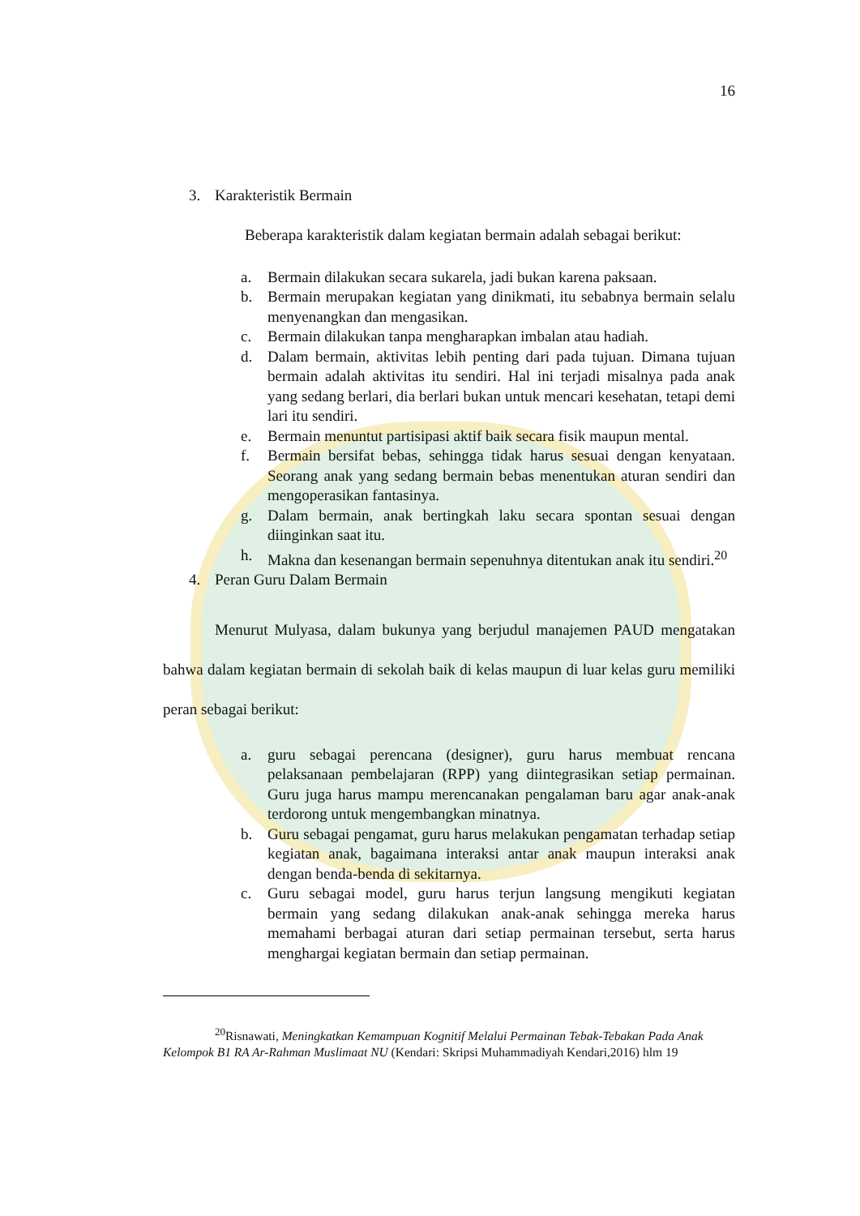16
3. Karakteristik Bermain
Beberapa karakteristik dalam kegiatan bermain adalah sebagai berikut:
a. Bermain dilakukan secara sukarela, jadi bukan karena paksaan.
b. Bermain merupakan kegiatan yang dinikmati, itu sebabnya bermain selalu menyenangkan dan mengasikan.
c. Bermain dilakukan tanpa mengharapkan imbalan atau hadiah.
d. Dalam bermain, aktivitas lebih penting dari pada tujuan. Dimana tujuan bermain adalah aktivitas itu sendiri. Hal ini terjadi misalnya pada anak yang sedang berlari, dia berlari bukan untuk mencari kesehatan, tetapi demi lari itu sendiri.
e. Bermain menuntut partisipasi aktif baik secara fisik maupun mental.
f. Bermain bersifat bebas, sehingga tidak harus sesuai dengan kenyataan. Seorang anak yang sedang bermain bebas menentukan aturan sendiri dan mengoperasikan fantasinya.
g. Dalam bermain, anak bertingkah laku secara spontan sesuai dengan diinginkan saat itu.
h. Makna dan kesenangan bermain sepenuhnya ditentukan anak itu sendiri.<sup>20</sup>
4. Peran Guru Dalam Bermain
Menurut Mulyasa, dalam bukunya yang berjudul manajemen PAUD mengatakan bahwa dalam kegiatan bermain di sekolah baik di kelas maupun di luar kelas guru memiliki peran sebagai berikut:
a. guru sebagai perencana (designer), guru harus membuat rencana pelaksanaan pembelajaran (RPP) yang diintegrasikan setiap permainan. Guru juga harus mampu merencanakan pengalaman baru agar anak-anak terdorong untuk mengembangkan minatnya.
b. Guru sebagai pengamat, guru harus melakukan pengamatan terhadap setiap kegiatan anak, bagaimana interaksi antar anak maupun interaksi anak dengan benda-benda di sekitarnya.
c. Guru sebagai model, guru harus terjun langsung mengikuti kegiatan bermain yang sedang dilakukan anak-anak sehingga mereka harus memahami berbagai aturan dari setiap permainan tersebut, serta harus menghargai kegiatan bermain dan setiap permainan.
<sup>20</sup> Risnawati, Meningkatkan Kemampuan Kognitif Melalui Permainan Tebak-Tebakan Pada Anak Kelompok B1 RA Ar-Rahman Muslimaat NU (Kendari: Skripsi Muhammadiyah Kendari,2016) hlm 19